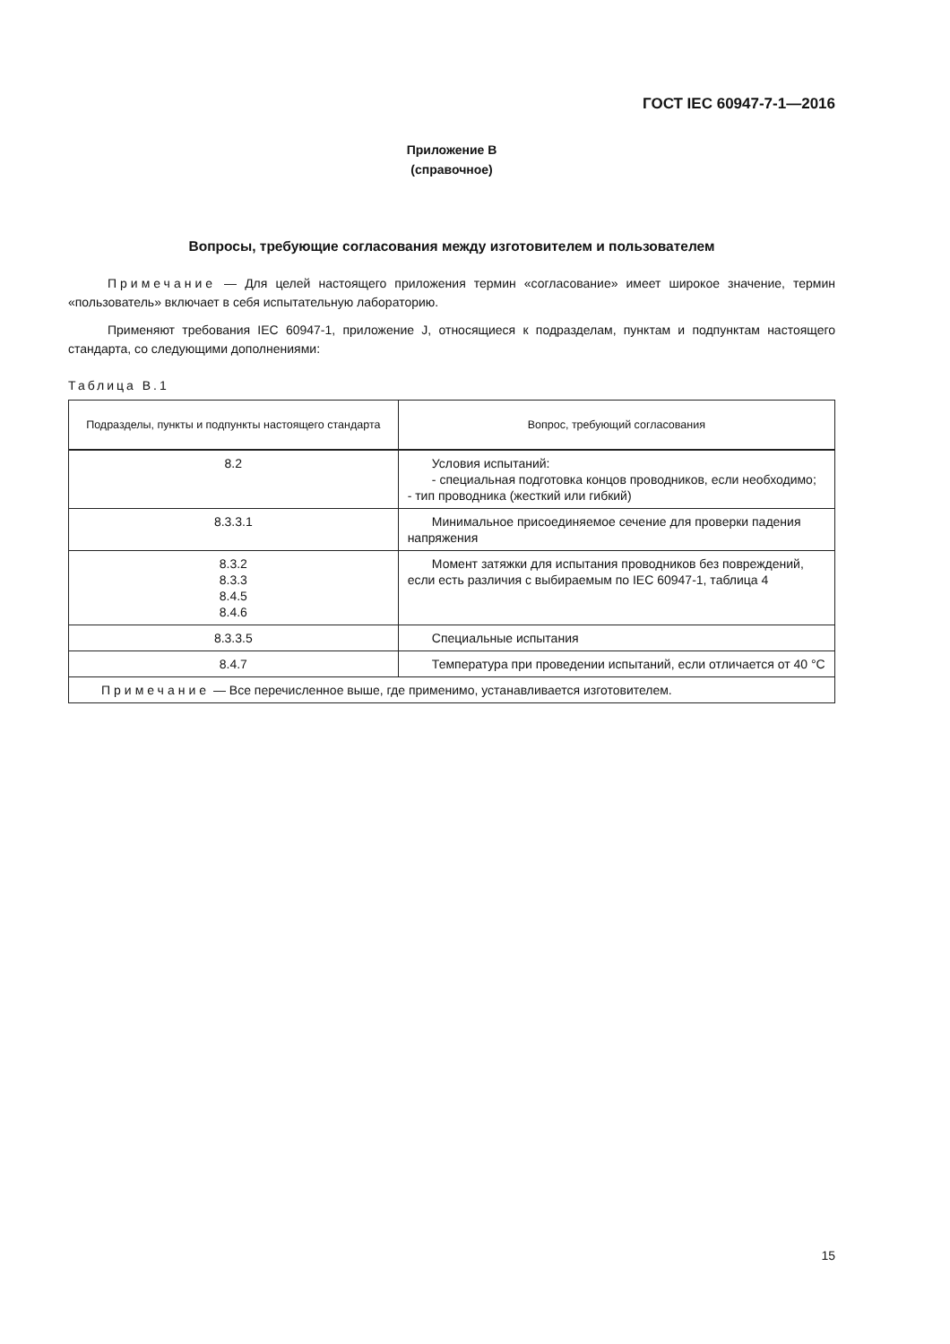ГОСТ IEC 60947-7-1—2016
Приложение В
(справочное)
Вопросы, требующие согласования между изготовителем и пользователем
Примечание — Для целей настоящего приложения термин «согласование» имеет широкое значение, термин «пользователь» включает в себя испытательную лабораторию.
Применяют требования IEC 60947-1, приложение J, относящиеся к подразделам, пунктам и подпунктам настоящего стандарта, со следующими дополнениями:
Таблица В.1
| Подразделы, пункты и подпункты настоящего стандарта | Вопрос, требующий согласования |
| --- | --- |
| 8.2 | Условия испытаний: - специальная подготовка концов проводников, если необходимо; - тип проводника (жесткий или гибкий) |
| 8.3.3.1 | Минимальное присоединяемое сечение для проверки падения напряжения |
| 8.3.2 8.3.3 8.4.5 8.4.6 | Момент затяжки для испытания проводников без повреждений, если есть различия с выбираемым по IEC 60947-1, таблица 4 |
| 8.3.3.5 | Специальные испытания |
| 8.4.7 | Температура при проведении испытаний, если отличается от 40 °С |
| Примечание — Все перечисленное выше, где применимо, устанавливается изготовителем. | |
15